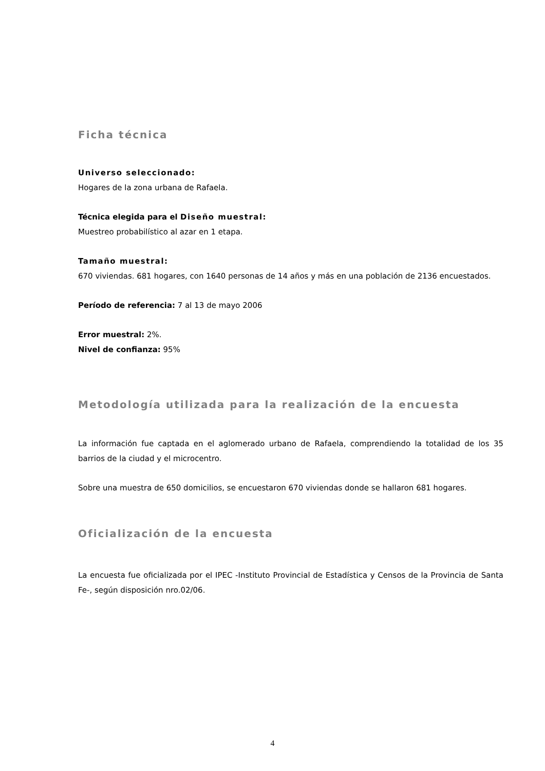Ficha técnica
Universo seleccionado:
Hogares de la zona urbana de Rafaela.
Técnica elegida para el Diseño muestral:
Muestreo probabilístico al azar en 1 etapa.
Tamaño muestral:
670 viviendas. 681 hogares, con 1640 personas de 14 años y más en una población de 2136 encuestados.
Período de referencia: 7 al 13 de mayo 2006
Error muestral: 2%.
Nivel de confianza: 95%
Metodología utilizada para la realización de la encuesta
La información fue captada en el aglomerado urbano de Rafaela, comprendiendo la totalidad de los 35 barrios de la ciudad y el microcentro.
Sobre una muestra de 650 domicilios, se encuestaron 670 viviendas donde se hallaron 681 hogares.
Oficialización de la encuesta
La encuesta fue oficializada por el IPEC -Instituto Provincial de Estadística y Censos de la Provincia de Santa Fe-, según disposición nro.02/06.
4